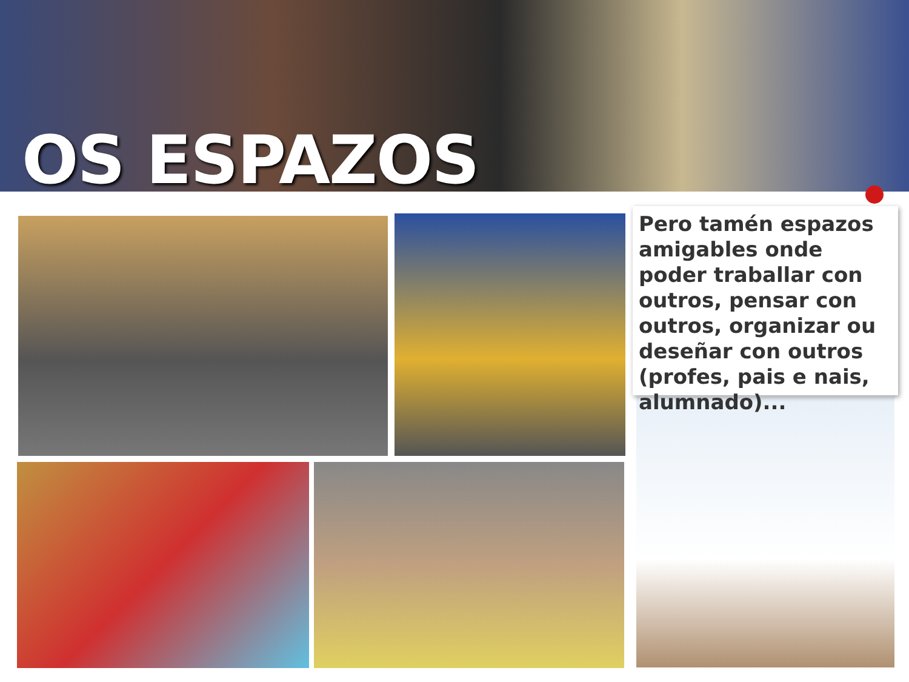OS ESPAZOS
Pero tamén espazos amigables onde poder traballar con outros, pensar con outros, organizar ou deseñar con outros (profes, pais e nais, alumnado)...